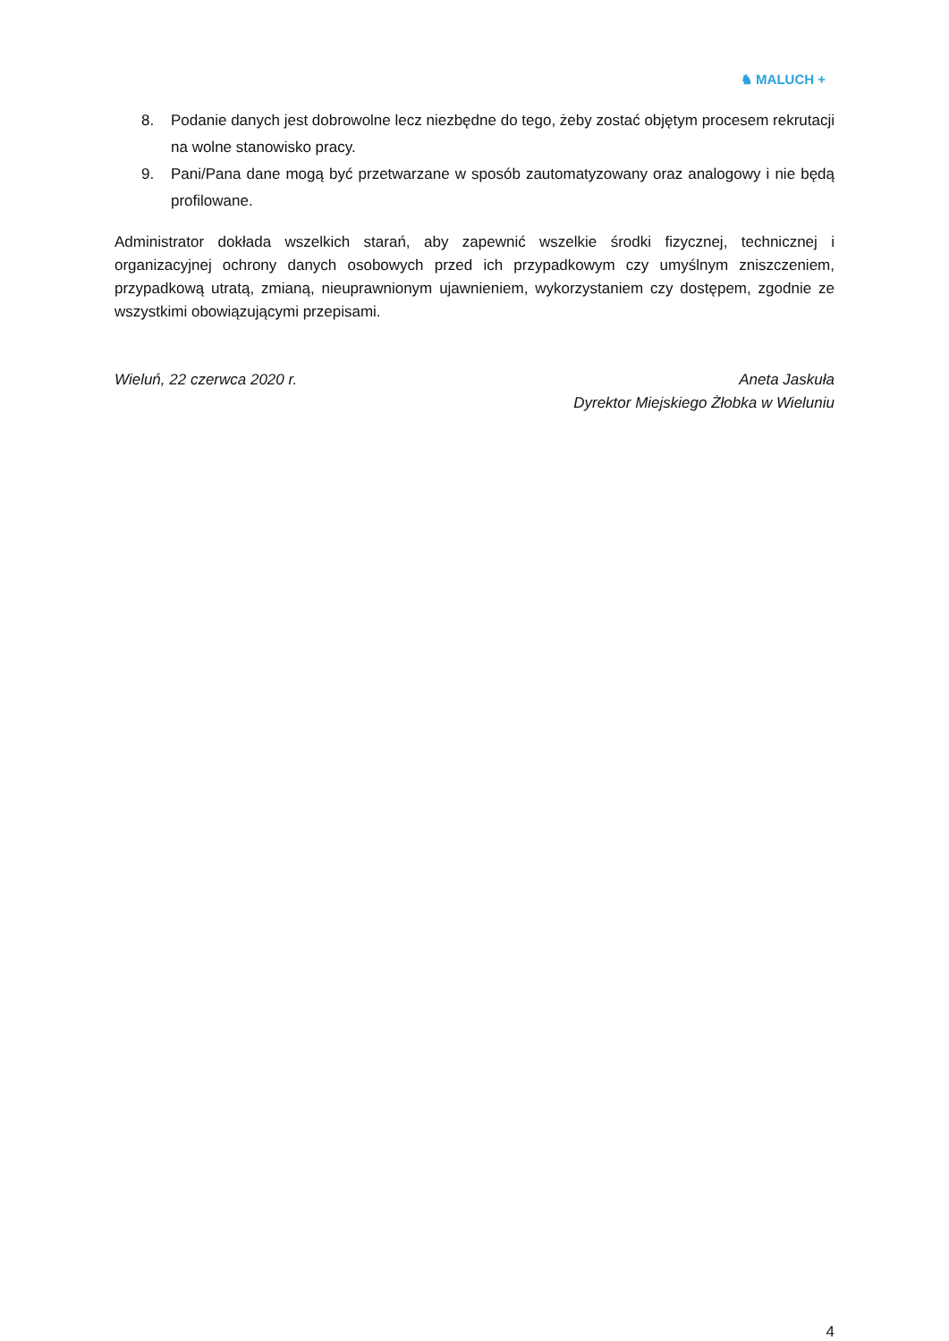♞ MALUCH +
8. Podanie danych jest dobrowolne lecz niezbędne do tego, żeby zostać objętym procesem rekrutacji na wolne stanowisko pracy.
9. Pani/Pana dane mogą być przetwarzane w sposób zautomatyzowany oraz analogowy i nie będą profilowane.
Administrator dokłada wszelkich starań, aby zapewnić wszelkie środki fizycznej, technicznej i organizacyjnej ochrony danych osobowych przed ich przypadkowym czy umyślnym zniszczeniem, przypadkową utratą, zmianą, nieuprawnionym ujawnieniem, wykorzystaniem czy dostępem, zgodnie ze wszystkimi obowiązującymi przepisami.
Wieluń, 22 czerwca 2020 r. Aneta Jaskuła
Dyrektor Miejskiego Żłobka w Wieluniu
4